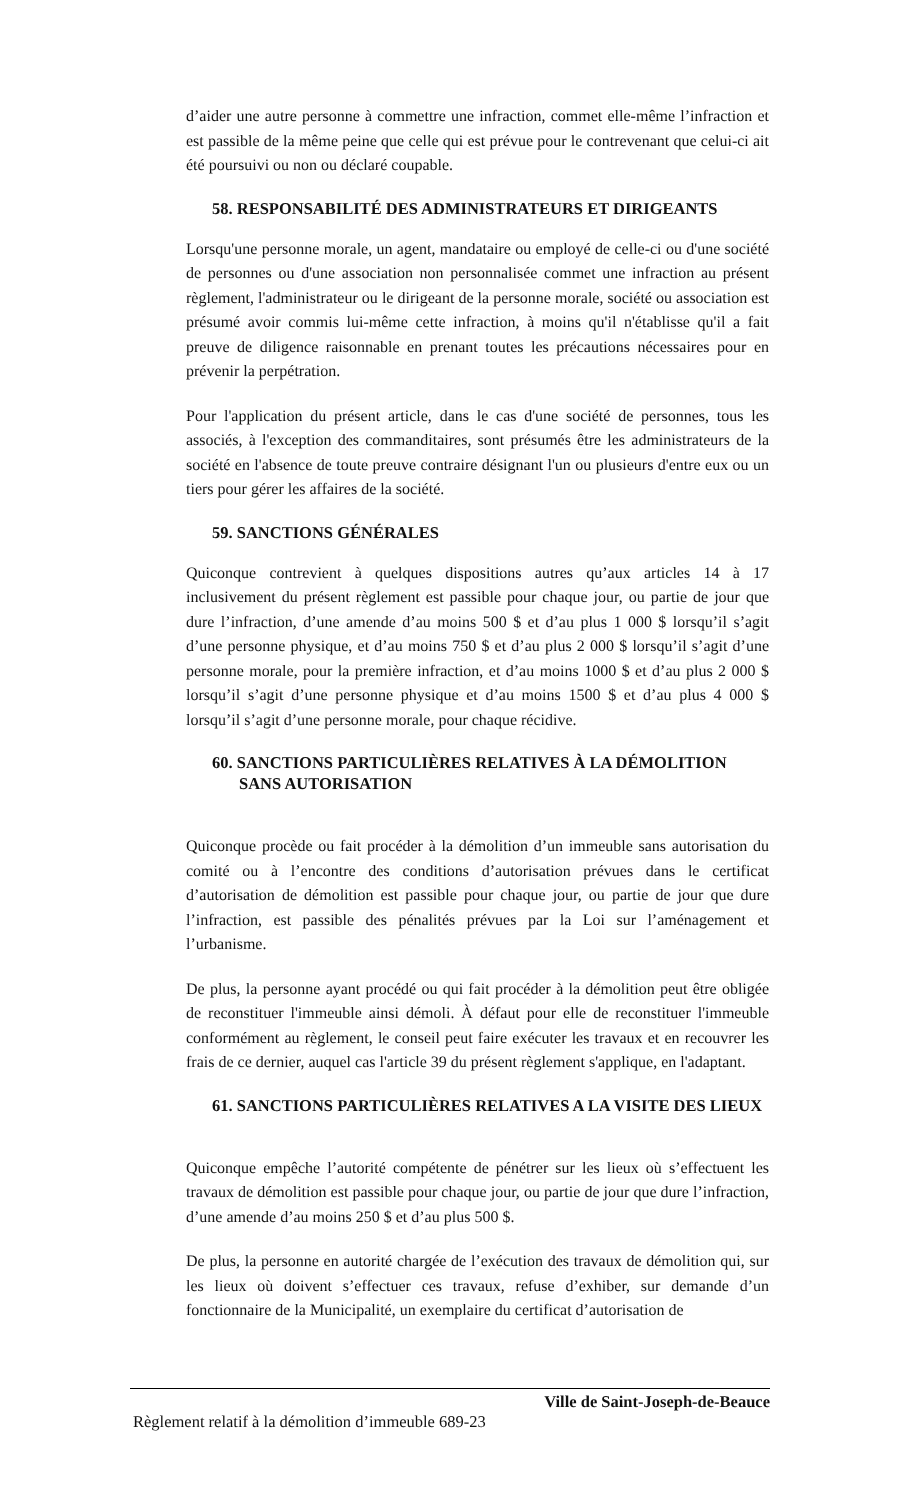d’aider une autre personne à commettre une infraction, commet elle-même l’infraction et est passible de la même peine que celle qui est prévue pour le contrevenant que celui-ci ait été poursuivi ou non ou déclaré coupable.
58. RESPONSABILITÉ DES ADMINISTRATEURS ET DIRIGEANTS
Lorsqu'une personne morale, un agent, mandataire ou employé de celle-ci ou d'une société de personnes ou d'une association non personnalisée commet une infraction au présent règlement, l'administrateur ou le dirigeant de la personne morale, société ou association est présumé avoir commis lui-même cette infraction, à moins qu'il n'établisse qu'il a fait preuve de diligence raisonnable en prenant toutes les précautions nécessaires pour en prévenir la perpétration.
Pour l'application du présent article, dans le cas d'une société de personnes, tous les associés, à l'exception des commanditaires, sont présumés être les administrateurs de la société en l'absence de toute preuve contraire désignant l'un ou plusieurs d'entre eux ou un tiers pour gérer les affaires de la société.
59. SANCTIONS GÉNÉRALES
Quiconque contrevient à quelques dispositions autres qu’aux articles 14 à 17 inclusivement du présent règlement est passible pour chaque jour, ou partie de jour que dure l’infraction, d’une amende d’au moins 500 $ et d’au plus 1 000 $ lorsqu’il s’agit d’une personne physique, et d’au moins 750 $ et d’au plus 2 000 $ lorsqu’il s’agit d’une personne morale, pour la première infraction, et d’au moins 1000 $ et d’au plus 2 000 $ lorsqu’il s’agit d’une personne physique et d’au moins 1500 $ et d’au plus 4 000 $ lorsqu’il s’agit d’une personne morale, pour chaque récidive.
60. SANCTIONS PARTICULIÈRES RELATIVES À LA DÉMOLITION SANS AUTORISATION
Quiconque procède ou fait procéder à la démolition d’un immeuble sans autorisation du comité ou à l’encontre des conditions d’autorisation prévues dans le certificat d’autorisation de démolition est passible pour chaque jour, ou partie de jour que dure l’infraction, est passible des pénalités prévues par la Loi sur l’aménagement et l’urbanisme.
De plus, la personne ayant procédé ou qui fait procéder à la démolition peut être obligée de reconstituer l'immeuble ainsi démoli. À défaut pour elle de reconstituer l'immeuble conformément au règlement, le conseil peut faire exécuter les travaux et en recouvrer les frais de ce dernier, auquel cas l'article 39 du présent règlement s'applique, en l'adaptant.
61. SANCTIONS PARTICULIÈRES RELATIVES A LA VISITE DES LIEUX
Quiconque empêche l’autorité compétente de pénétrer sur les lieux où s’effectuent les travaux de démolition est passible pour chaque jour, ou partie de jour que dure l’infraction, d’une amende d’au moins 250 $ et d’au plus 500 $.
De plus, la personne en autorité chargée de l’exécution des travaux de démolition qui, sur les lieux où doivent s’effectuer ces travaux, refuse d’exhiber, sur demande d’un fonctionnaire de la Municipalité, un exemplaire du certificat d’autorisation de
Ville de Saint-Joseph-de-Beauce
Règlement relatif à la démolition d’immeuble 689-23